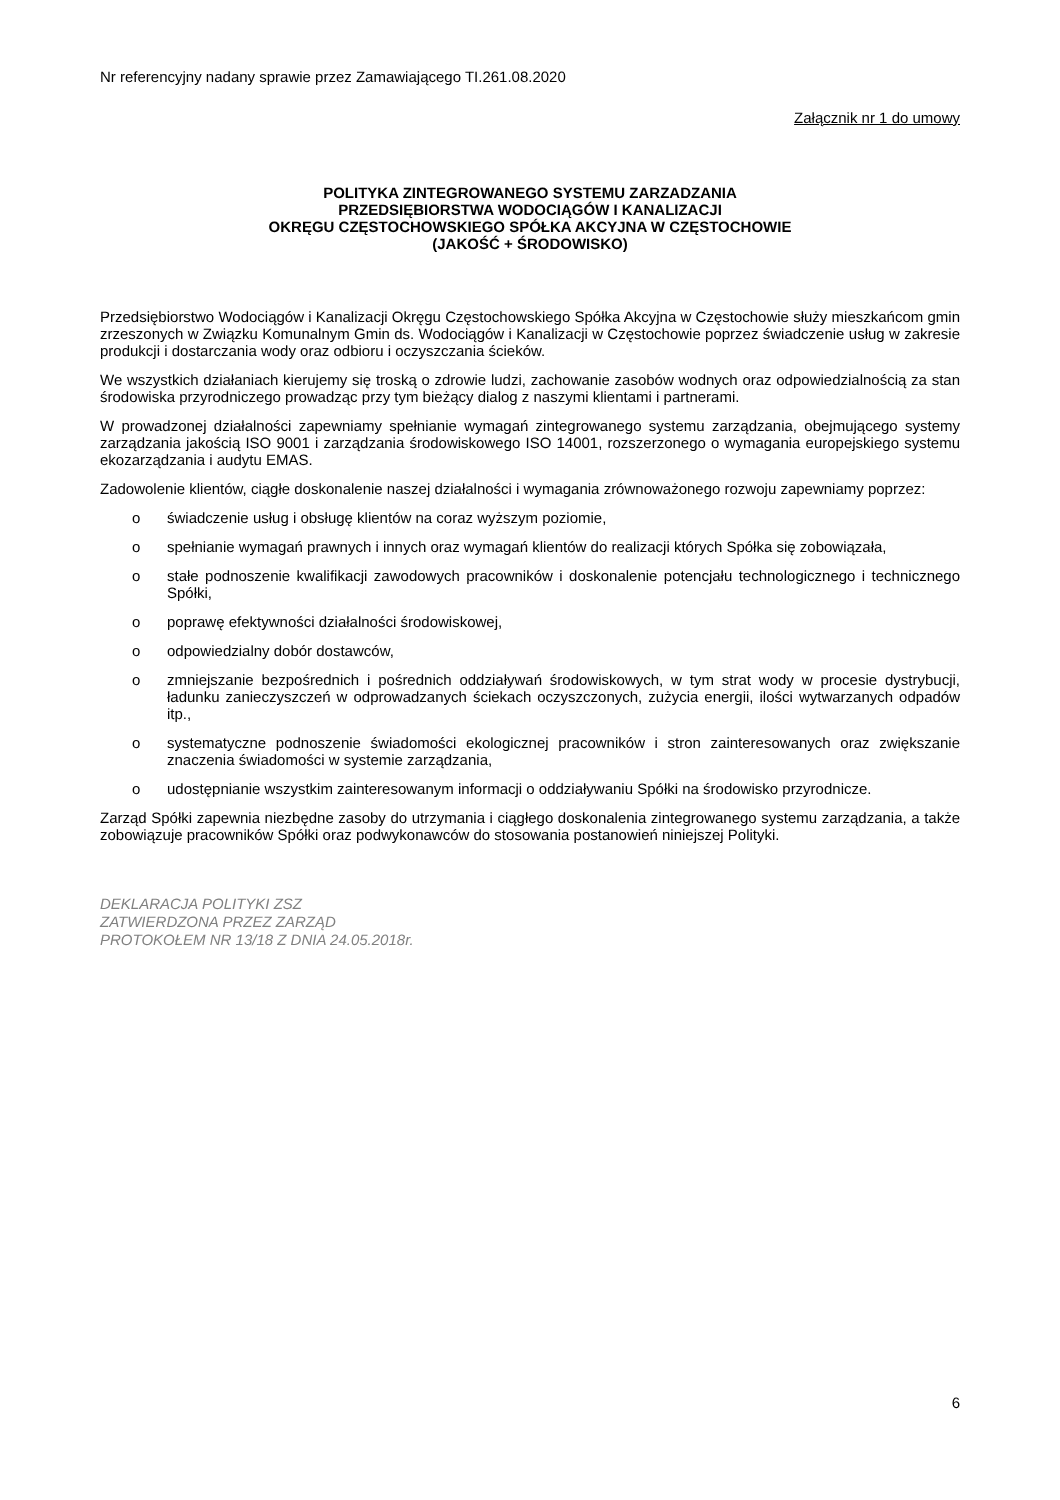Nr referencyjny nadany sprawie przez Zamawiającego TI.261.08.2020
Załącznik nr 1 do umowy
POLITYKA ZINTEGROWANEGO SYSTEMU ZARZADZANIA
PRZEDSIĘBIORSTWA WODOCIĄGÓW I KANALIZACJI
OKRĘGU CZĘSTOCHOWSKIEGO SPÓŁKA AKCYJNA W CZĘSTOCHOWIE
(JAKOŚĆ + ŚRODOWISKO)
Przedsiębiorstwo Wodociągów i Kanalizacji Okręgu Częstochowskiego Spółka Akcyjna w Częstochowie służy mieszkańcom gmin zrzeszonych w Związku Komunalnym Gmin ds. Wodociągów i Kanalizacji w Częstochowie poprzez świadczenie usług w zakresie produkcji i dostarczania wody oraz odbioru i oczyszczania ścieków.
We wszystkich działaniach kierujemy się troską o zdrowie ludzi, zachowanie zasobów wodnych oraz odpowiedzialnością za stan środowiska przyrodniczego prowadząc przy tym bieżący dialog z naszymi klientami i partnerami.
W prowadzonej działalności zapewniamy spełnianie wymagań zintegrowanego systemu zarządzania, obejmującego systemy zarządzania jakością ISO 9001 i zarządzania środowiskowego ISO 14001, rozszerzonego o wymagania europejskiego systemu ekozarządzania i audytu EMAS.
Zadowolenie klientów, ciągłe doskonalenie naszej działalności i wymagania zrównoważonego rozwoju zapewniamy poprzez:
o świadczenie usług i obsługę klientów na coraz wyższym poziomie,
o spełnianie wymagań prawnych i innych oraz wymagań klientów do realizacji których Spółka się zobowiązała,
o stałe podnoszenie kwalifikacji zawodowych pracowników i doskonalenie potencjału technologicznego i technicznego Spółki,
o poprawę efektywności działalności środowiskowej,
o odpowiedzialny dobór dostawców,
o zmniejszanie bezpośrednich i pośrednich oddziaływań środowiskowych, w tym strat wody w procesie dystrybucji, ładunku zanieczyszczeń w odprowadzanych ściekach oczyszczonych, zużycia energii, ilości wytwarzanych odpadów itp.,
o systematyczne podnoszenie świadomości ekologicznej pracowników i stron zainteresowanych oraz zwiększanie znaczenia świadomości w systemie zarządzania,
o udostępnianie wszystkim zainteresowanym informacji o oddziaływaniu Spółki na środowisko przyrodnicze.
Zarząd Spółki zapewnia niezbędne zasoby do utrzymania i ciągłego doskonalenia zintegrowanego systemu zarządzania, a także zobowiązuje pracowników Spółki oraz podwykonawców do stosowania postanowień niniejszej Polityki.
DEKLARACJA POLITYKI ZSZ
ZATWIERDZONA PRZEZ ZARZĄD
PROTOKOŁEM NR 13/18 Z DNIA 24.05.2018r.
6